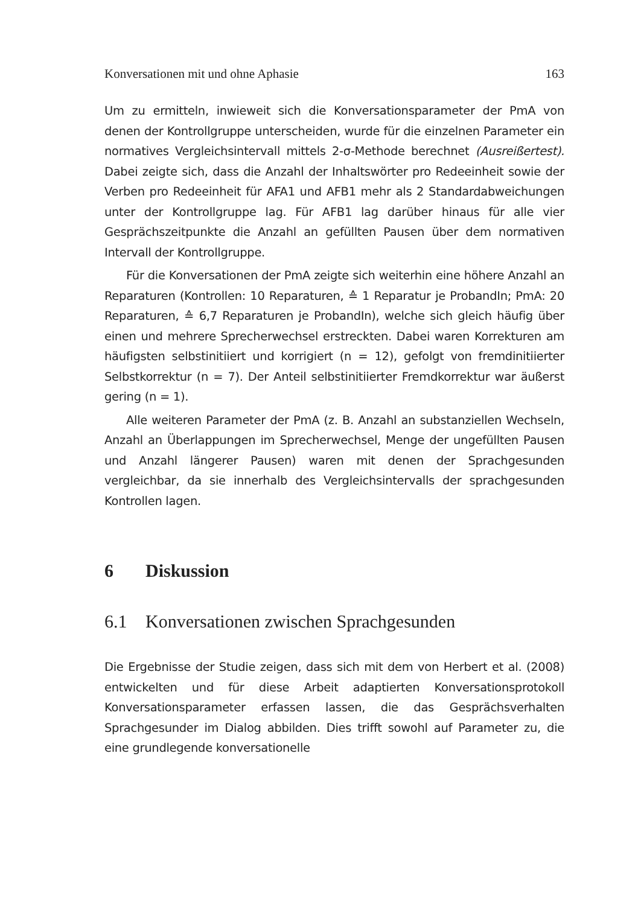Konversationen mit und ohne Aphasie 163
Um zu ermitteln, inwieweit sich die Konversationsparameter der PmA von denen der Kontrollgruppe unterscheiden, wurde für die einzelnen Parameter ein normatives Vergleichsintervall mittels 2-σ-Methode berechnet (Ausreißertest). Dabei zeigte sich, dass die Anzahl der Inhaltswörter pro Redeeinheit sowie der Verben pro Redeeinheit für AFA1 und AFB1 mehr als 2 Standardabweichungen unter der Kontrollgruppe lag. Für AFB1 lag darüber hinaus für alle vier Gesprächszeitpunkte die Anzahl an gefüllten Pausen über dem normativen Intervall der Kontrollgruppe.
Für die Konversationen der PmA zeigte sich weiterhin eine höhere Anzahl an Reparaturen (Kontrollen: 10 Reparaturen, ≙ 1 Reparatur je ProbandIn; PmA: 20 Reparaturen, ≙ 6,7 Reparaturen je ProbandIn), welche sich gleich häufig über einen und mehrere Sprecherwechsel erstreckten. Dabei waren Korrekturen am häufigsten selbstinitiiert und korrigiert (n = 12), gefolgt von fremdinitiierter Selbstkorrektur (n = 7). Der Anteil selbstinitiierter Fremdkorrektur war äußerst gering (n = 1).
Alle weiteren Parameter der PmA (z. B. Anzahl an substanziellen Wechseln, Anzahl an Überlappungen im Sprecherwechsel, Menge der ungefüllten Pausen und Anzahl längerer Pausen) waren mit denen der Sprachgesunden vergleichbar, da sie innerhalb des Vergleichsintervalls der sprachgesunden Kontrollen lagen.
6 Diskussion
6.1 Konversationen zwischen Sprachgesunden
Die Ergebnisse der Studie zeigen, dass sich mit dem von Herbert et al. (2008) entwickelten und für diese Arbeit adaptierten Konversationsprotokoll Konversationsparameter erfassen lassen, die das Gesprächsverhalten Sprachgesunder im Dialog abbilden. Dies trifft sowohl auf Parameter zu, die eine grundlegende konversationelle